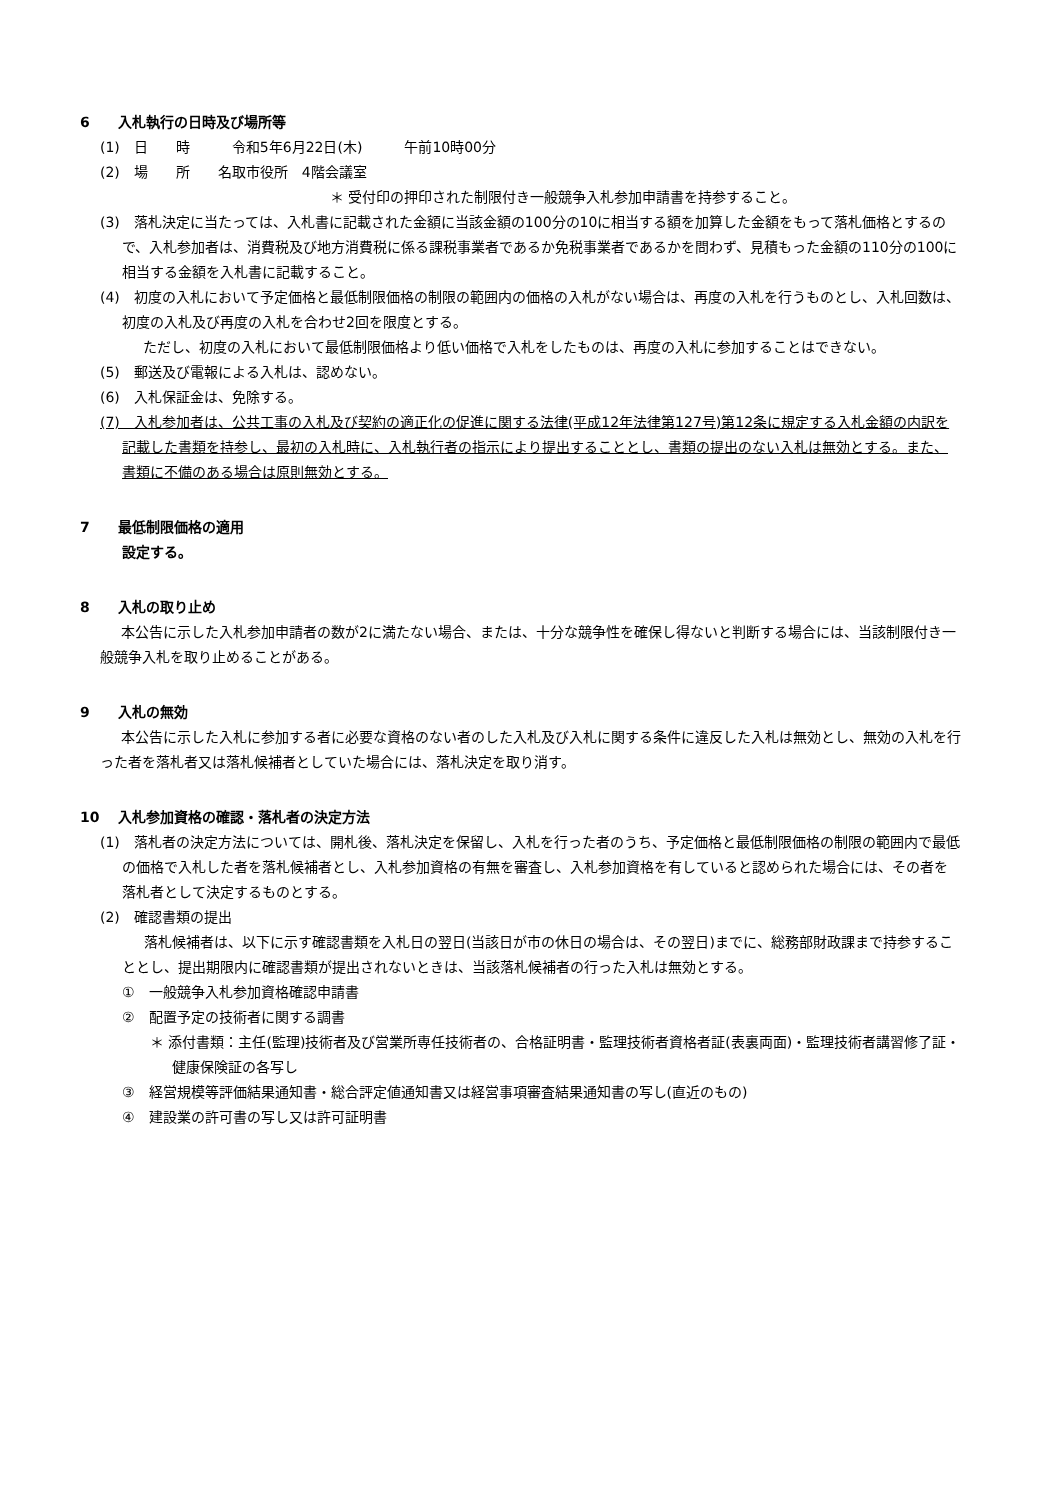6　　入札執行の日時及び場所等
(1)　日　　時　　　令和5年6月22日(木)　　　午前10時00分
(2)　場　　所　　名取市役所　4階会議室
＊ 受付印の押印された制限付き一般競争入札参加申請書を持参すること。
(3)　落札決定に当たっては、入札書に記載された金額に当該金額の100分の10に相当する額を加算した金額をもって落札価格とするので、入札参加者は、消費税及び地方消費税に係る課税事業者であるか免税事業者であるかを問わず、見積もった金額の110分の100に相当する金額を入札書に記載すること。
(4)　初度の入札において予定価格と最低制限価格の制限の範囲内の価格の入札がない場合は、再度の入札を行うものとし、入札回数は、初度の入札及び再度の入札を合わせ2回を限度とする。
ただし、初度の入札において最低制限価格より低い価格で入札をしたものは、再度の入札に参加することはできない。
(5)　郵送及び電報による入札は、認めない。
(6)　入札保証金は、免除する。
(7)　入札参加者は、公共工事の入札及び契約の適正化の促進に関する法律(平成12年法律第127号)第12条に規定する入札金額の内訳を記載した書類を持参し、最初の入札時に、入札執行者の指示により提出することとし、書類の提出のない入札は無効とする。また、書類に不備のある場合は原則無効とする。
7　　最低制限価格の適用
設定する。
8　　入札の取り止め
本公告に示した入札参加申請者の数が2に満たない場合、または、十分な競争性を確保し得ないと判断する場合には、当該制限付き一般競争入札を取り止めることがある。
9　　入札の無効
本公告に示した入札に参加する者に必要な資格のない者のした入札及び入札に関する条件に違反した入札は無効とし、無効の入札を行った者を落札者又は落札候補者としていた場合には、落札決定を取り消す。
10　 入札参加資格の確認・落札者の決定方法
(1)　落札者の決定方法については、開札後、落札決定を保留し、入札を行った者のうち、予定価格と最低制限価格の制限の範囲内で最低の価格で入札した者を落札候補者とし、入札参加資格の有無を審査し、入札参加資格を有していると認められた場合には、その者を落札者として決定するものとする。
(2)　確認書類の提出
落札候補者は、以下に示す確認書類を入札日の翌日(当該日が市の休日の場合は、その翌日)までに、総務部財政課まで持参することとし、提出期限内に確認書類が提出されないときは、当該落札候補者の行った入札は無効とする。
①　一般競争入札参加資格確認申請書
②　配置予定の技術者に関する調書
＊ 添付書類：主任(監理)技術者及び営業所専任技術者の、合格証明書・監理技術者資格者証(表裏両面)・監理技術者講習修了証・健康保険証の各写し
③　経営規模等評価結果通知書・総合評定値通知書又は経営事項審査結果通知書の写し(直近のもの)
④　建設業の許可書の写し又は許可証明書